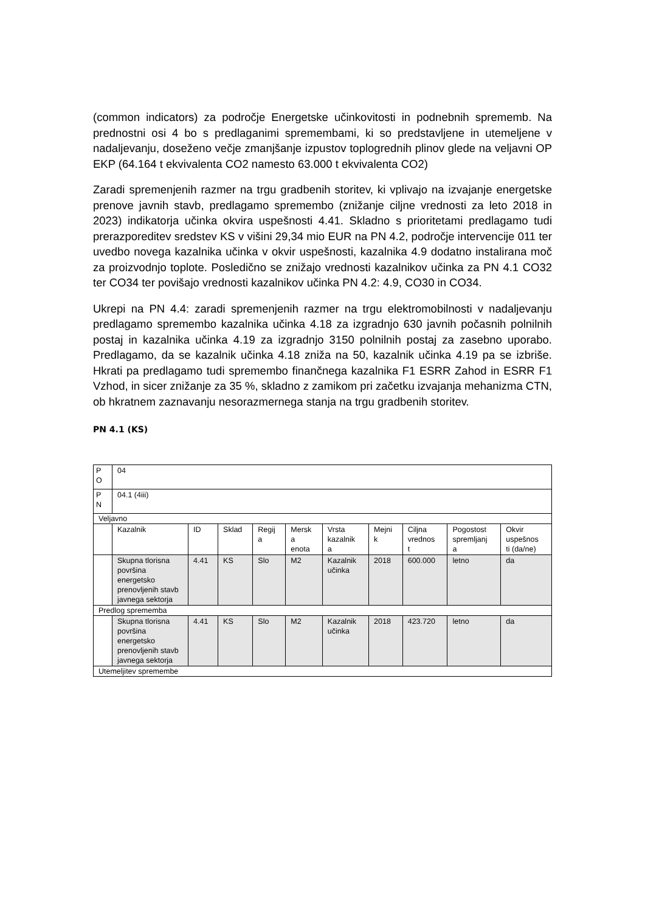(common indicators) za področje Energetske učinkovitosti in podnebnih sprememb. Na prednostni osi 4 bo s predlaganimi spremembami, ki so predstavljene in utemeljene v nadaljevanju, doseženo večje zmanjšanje izpustov toplogrednih plinov glede na veljavni OP EKP (64.164 t ekvivalenta CO2 namesto 63.000 t ekvivalenta CO2)
Zaradi spremenjenih razmer na trgu gradbenih storitev, ki vplivajo na izvajanje energetske prenove javnih stavb, predlagamo spremembo (znižanje ciljne vrednosti za leto 2018 in 2023) indikatorja učinka okvira uspešnosti 4.41. Skladno s prioritetami predlagamo tudi prerazporeditev sredstev KS v višini 29,34 mio EUR na PN 4.2, področje intervencije 011 ter uvedbo novega kazalnika učinka v okvir uspešnosti, kazalnika 4.9 dodatno instalirana moč za proizvodnjo toplote. Posledično se znižajo vrednosti kazalnikov učinka za PN 4.1 CO32 ter CO34 ter povišajo vrednosti kazalnikov učinka PN 4.2: 4.9, CO30 in CO34.
Ukrepi na PN 4.4: zaradi spremenjenih razmer na trgu elektromobilnosti v nadaljevanju predlagamo spremembo kazalnika učinka 4.18 za izgradnjo 630 javnih počasnih polnilnih postaj in kazalnika učinka 4.19 za izgradnjo 3150 polnilnih postaj za zasebno uporabo. Predlagamo, da se kazalnik učinka 4.18 zniža na 50, kazalnik učinka 4.19 pa se izbriše. Hkrati pa predlagamo tudi spremembo finančnega kazalnika F1 ESRR Zahod in ESRR F1 Vzhod, in sicer znižanje za 35 %, skladno z zamikom pri začetku izvajanja mehanizma CTN, ob hkratnem zaznavanju nesorazmernega stanja na trgu gradbenih storitev.
PN 4.1 (KS)
| P O | 04 | | | | | | | | | |
| P N | 04.1 (4iii) | | | | | | | | | |
| Veljavno | | | | | | | | | | |
| | Kazalnik | ID | Sklad | Regij a | Mersk a enota | Vrsta kazalnik a | Mejni k | Ciljna vrednos t | Pogostost spremljanj a | Okvir uspešnos ti (da/ne) |
| | Skupna tlorisna površina energetsko prenovljenih stavb javnega sektorja | 4.41 | KS | Slo | M2 | Kazalnik učinka | 2018 | 600.000 | letno | da |
| Predlog sprememba | | | | | | | | | | |
| | Skupna tlorisna površina energetsko prenovljenih stavb javnega sektorja | 4.41 | KS | Slo | M2 | Kazalnik učinka | 2018 | 423.720 | letno | da |
| Utemeljitev spremembe | | | | | | | | | | |